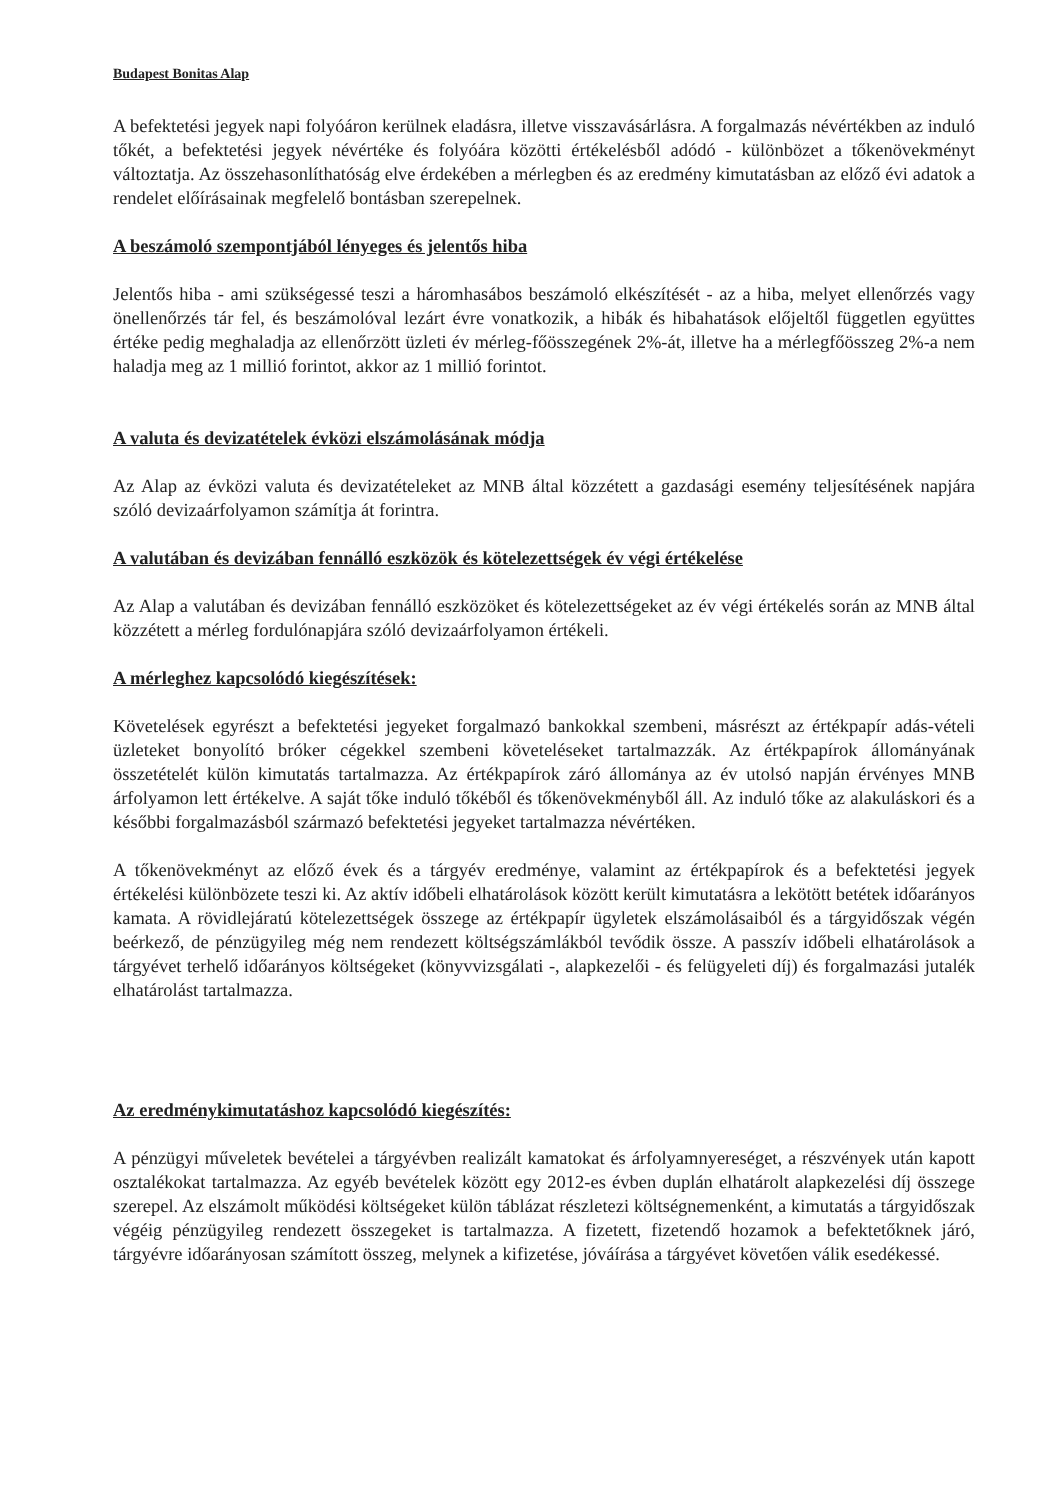Budapest Bonitas Alap
A befektetési jegyek napi folyóáron kerülnek eladásra, illetve visszavásárlásra. A forgalmazás névértékben az induló tőkét, a befektetési jegyek névértéke és folyóára közötti értékelésből adódó - különbözet a tőkenövekményt változtatja. Az összehasonlíthatóság elve érdekében a mérlegben és az eredmény kimutatásban az előző évi adatok a rendelet előírásainak megfelelő bontásban szerepelnek.
A beszámoló szempontjából lényeges és jelentős hiba
Jelentős hiba - ami szükségessé teszi a háromhasábos beszámoló elkészítését - az a hiba, melyet ellenőrzés vagy önellenőrzés tár fel, és beszámolóval lezárt évre vonatkozik, a hibák és hibahatások előjeltől független együttes értéke pedig meghaladja az ellenőrzött üzleti év mérleg-főösszegének 2%-át, illetve ha a mérlegfőösszeg 2%-a nem haladja meg az 1 millió forintot, akkor az 1 millió forintot.
A valuta és devizatételek évközi elszámolásának módja
Az Alap az évközi valuta és devizatételeket az MNB által közzétett a gazdasági esemény teljesítésének napjára szóló devizaárfolyamon számítja át forintra.
A valutában és devizában fennálló eszközök és kötelezettségek év végi értékelése
Az Alap a valutában és devizában fennálló eszközöket és kötelezettségeket az év végi értékelés során az MNB által közzétett a mérleg fordulónapjára szóló devizaárfolyamon értékeli.
A mérleghez kapcsolódó kiegészítések:
Követelések egyrészt a befektetési jegyeket forgalmazó bankokkal szembeni, másrészt az értékpapír adás-vételi üzleteket bonyolító bróker cégekkel szembeni követeléseket tartalmazzák. Az értékpapírok állományának összetételét külön kimutatás tartalmazza. Az értékpapírok záró állománya az év utolsó napján érvényes MNB árfolyamon lett értékelve. A saját tőke induló tőkéből és tőkenövekményből áll. Az induló tőke az alakuláskori és a későbbi forgalmazásból származó befektetési jegyeket tartalmazza névértéken.
A tőkenövekményt az előző évek és a tárgyév eredménye, valamint az értékpapírok és a befektetési jegyek értékelési különbözete teszi ki. Az aktív időbeli elhatárolások között került kimutatásra a lekötött betétek időarányos kamata. A rövidlejáratú kötelezettségek összege az értékpapír ügyletek elszámolásaiból és a tárgyidőszak végén beérkező, de pénzügyileg még nem rendezett költségszámlákból tevődik össze. A passzív időbeli elhatárolások a tárgyévet terhelő időarányos költségeket (könyvvizsgálati -, alapkezelői - és felügyeleti díj) és forgalmazási jutalék elhatárolást tartalmazza.
Az eredménykimutatáshoz kapcsolódó kiegészítés:
A pénzügyi műveletek bevételei a tárgyévben realizált kamatokat és árfolyamnyereséget, a részvények után kapott osztalékokat tartalmazza. Az egyéb bevételek között egy 2012-es évben duplán elhatárolt alapkezelési díj összege szerepel. Az elszámolt működési költségeket külön táblázat részletezi költségnemenként, a kimutatás a tárgyidőszak végéig pénzügyileg rendezett összegeket is tartalmazza. A fizetett, fizetendő hozamok a befektetőknek járó, tárgyévre időarányosan számított összeg, melynek a kifizetése, jóváírása a tárgyévet követően válik esedékessé.